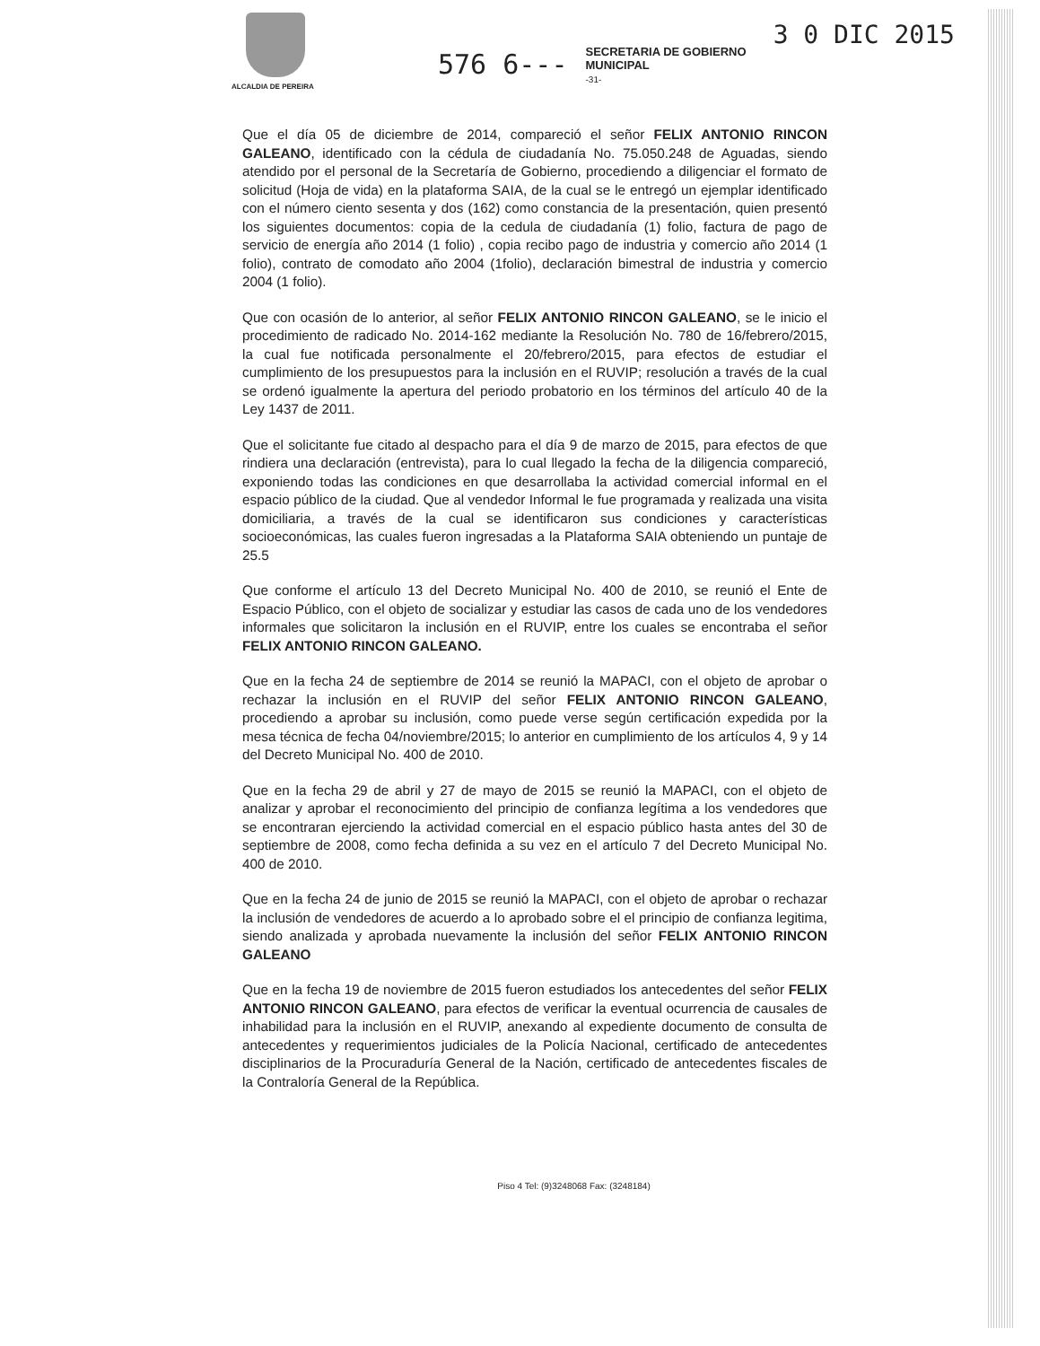ALCALDIA DE PEREIRA
576 6---
SECRETARIA DE GOBIERNO
MUNICIPAL
-31-
3 0 DIC 2015
Que el día 05 de diciembre de 2014, compareció el señor FELIX ANTONIO RINCON GALEANO, identificado con la cédula de ciudadanía No. 75.050.248 de Aguadas, siendo atendido por el personal de la Secretaría de Gobierno, procediendo a diligenciar el formato de solicitud (Hoja de vida) en la plataforma SAIA, de la cual se le entregó un ejemplar identificado con el número ciento sesenta y dos (162) como constancia de la presentación, quien presentó los siguientes documentos: copia de la cedula de ciudadanía (1) folio, factura de pago de servicio de energía año 2014 (1 folio) , copia recibo pago de industria y comercio año 2014 (1 folio), contrato de comodato año 2004 (1folio), declaración bimestral de industria y comercio 2004 (1 folio).
Que con ocasión de lo anterior, al señor FELIX ANTONIO RINCON GALEANO, se le inicio el procedimiento de radicado No. 2014-162 mediante la Resolución No. 780 de 16/febrero/2015, la cual fue notificada personalmente el 20/febrero/2015, para efectos de estudiar el cumplimiento de los presupuestos para la inclusión en el RUVIP; resolución a través de la cual se ordenó igualmente la apertura del periodo probatorio en los términos del artículo 40 de la Ley 1437 de 2011.
Que el solicitante fue citado al despacho para el día 9 de marzo de 2015, para efectos de que rindiera una declaración (entrevista), para lo cual llegado la fecha de la diligencia compareció, exponiendo todas las condiciones en que desarrollaba la actividad comercial informal en el espacio público de la ciudad. Que al vendedor Informal le fue programada y realizada una visita domiciliaria, a través de la cual se identificaron sus condiciones y características socioeconómicas, las cuales fueron ingresadas a la Plataforma SAIA obteniendo un puntaje de 25.5
Que conforme el artículo 13 del Decreto Municipal No. 400 de 2010, se reunió el Ente de Espacio Público, con el objeto de socializar y estudiar las casos de cada uno de los vendedores informales que solicitaron la inclusión en el RUVIP, entre los cuales se encontraba el señor FELIX ANTONIO RINCON GALEANO.
Que en la fecha 24 de septiembre de 2014 se reunió la MAPACI, con el objeto de aprobar o rechazar la inclusión en el RUVIP del señor FELIX ANTONIO RINCON GALEANO, procediendo a aprobar su inclusión, como puede verse según certificación expedida por la mesa técnica de fecha 04/noviembre/2015; lo anterior en cumplimiento de los artículos 4, 9 y 14 del Decreto Municipal No. 400 de 2010.
Que en la fecha 29 de abril y 27 de mayo de 2015 se reunió la MAPACI, con el objeto de analizar y aprobar el reconocimiento del principio de confianza legítima a los vendedores que se encontraran ejerciendo la actividad comercial en el espacio público hasta antes del 30 de septiembre de 2008, como fecha definida a su vez en el artículo 7 del Decreto Municipal No. 400 de 2010.
Que en la fecha 24 de junio de 2015 se reunió la MAPACI, con el objeto de aprobar o rechazar la inclusión de vendedores de acuerdo a lo aprobado sobre el el principio de confianza legitima, siendo analizada y aprobada nuevamente la inclusión del señor FELIX ANTONIO RINCON GALEANO
Que en la fecha 19 de noviembre de 2015 fueron estudiados los antecedentes del señor FELIX ANTONIO RINCON GALEANO, para efectos de verificar la eventual ocurrencia de causales de inhabilidad para la inclusión en el RUVIP, anexando al expediente documento de consulta de antecedentes y requerimientos judiciales de la Policía Nacional, certificado de antecedentes disciplinarios de la Procuraduría General de la Nación, certificado de antecedentes fiscales de la Contraloría General de la República.
Piso 4 Tel: (9)3248068 Fax: (3248184)